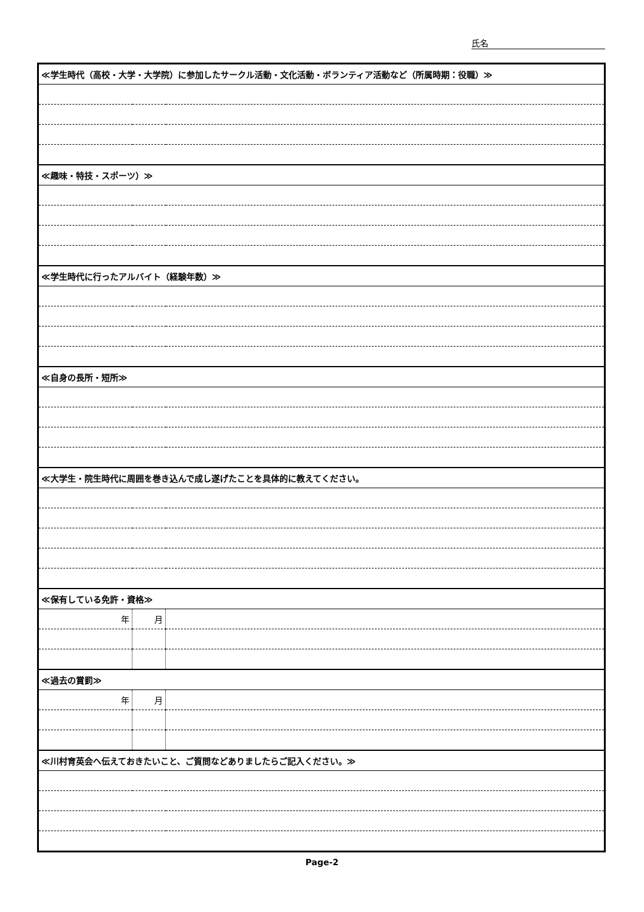氏名
| ≪学生時代（高校・大学・大学院）に参加したサークル活動・文化活動・ボランティア活動など（所属時期：役職）≫ | | |
| ≪趣味・特技・スポーツ）≫ | | |
| ≪学生時代に行ったアルバイト（経験年数）≫ | | |
| ≪自身の長所・短所≫ | | |
| ≪大学生・院生時代に周囲を巻き込んで成し遂げたことを具体的に教えてください。 | | |
| ≪保有している免許・資格≫ | | |
| 年 | 月 | |
| ≪過去の賞罰≫ | | |
| 年 | 月 | |
| ≪川村育英会へ伝えておきたいこと、ご質問などありましたらご記入ください。≫ | | |
Page-2